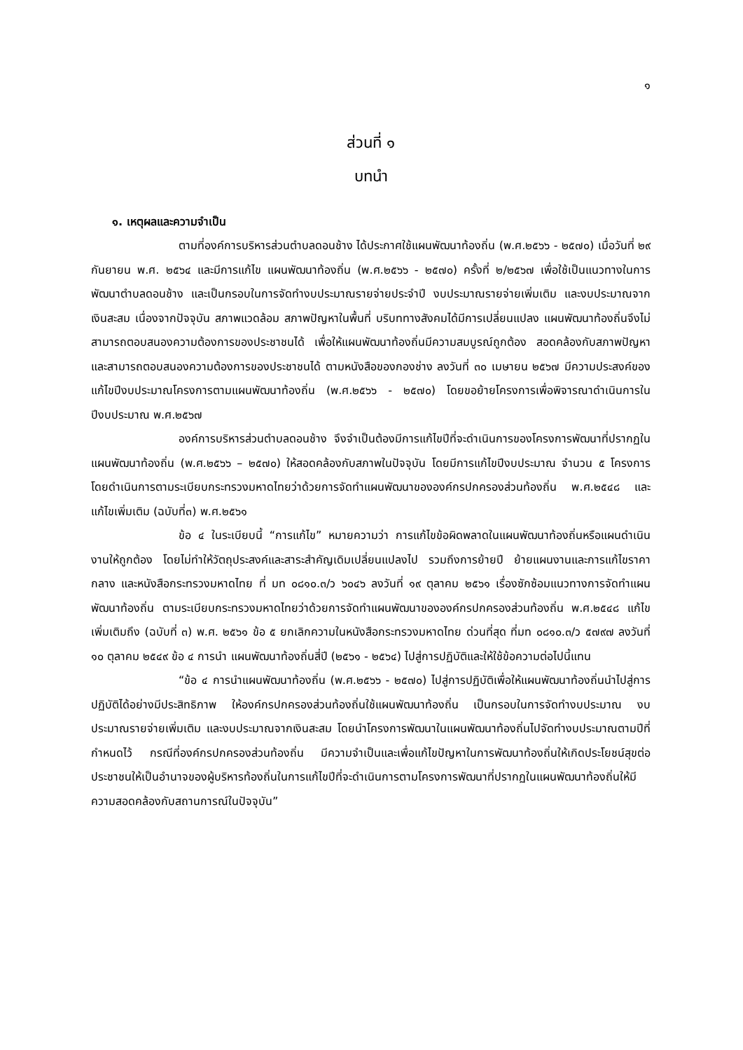๑
ส่วนที่ ๑
บทนำ
๑. เหตุผลและความจำเป็น
ตามที่องค์การบริหารส่วนตำบลดอนช้าง ได้ประกาศใช้แผนพัฒนาท้องถิ่น (พ.ศ.๒๕๖๖ - ๒๕๗๐) เมื่อวันที่ ๒๙ กันยายน พ.ศ. ๒๕๖๔ และมีการแก้ไข แผนพัฒนาท้องถิ่น (พ.ศ.๒๕๖๖ - ๒๕๗๐) ครั้งที่ ๒/๒๕๖๗ เพื่อใช้เป็นแนวทางในการพัฒนาตำบลดอนช้าง และเป็นกรอบในการจัดทำงบประมาณรายจ่ายประจำปี งบประมาณรายจ่ายเพิ่มเติม และงบประมาณจากเงินสะสม เนื่องจากปัจจุบัน สภาพแวดล้อม สภาพปัญหาในพื้นที่ บริบททางสังคมได้มีการเปลี่ยนแปลง แผนพัฒนาท้องถิ่นจึงไม่สามารถตอบสนองความต้องการของประชาชนได้ เพื่อให้แผนพัฒนาท้องถิ่นมีความสมบูรณ์ถูกต้อง สอดคล้องกับสภาพปัญหา และสามารถตอบสนองความต้องการของประชาชนได้ ตามหนังสือของกองช่าง ลงวันที่ ๓๐ เมษายน ๒๕๖๗ มีความประสงค์ของแก้ไขปีงบประมาณโครงการตามแผนพัฒนาท้องถิ่น (พ.ศ.๒๕๖๖ - ๒๕๗๐) โดยขอย้ายโครงการเพื่อพิจารณาดำเนินการในปีงบประมาณ พ.ศ.๒๕๖๗
องค์การบริหารส่วนตำบลดอนช้าง จึงจำเป็นต้องมีการแก้ไขปีที่จะดำเนินการของโครงการพัฒนาที่ปรากฏในแผนพัฒนาท้องถิ่น (พ.ศ.๒๕๖๖ – ๒๕๗๐) ให้สอดคล้องกับสภาพในปัจจุบัน โดยมีการแก้ไขปีงบประมาณ จำนวน ๕ โครงการ โดยดำเนินการตามระเบียบกระทรวงมหาดไทยว่าด้วยการจัดทำแผนพัฒนาขององค์กรปกครองส่วนท้องถิ่น พ.ศ.๒๕๔๘ และแก้ไขเพิ่มเติม (ฉบับที่๓) พ.ศ.๒๕๖๑
ข้อ ๔ ในระเบียบนี้ “การแก้ไข” หมายความว่า การแก้ไขข้อผิดพลาดในแผนพัฒนาท้องถิ่นหรือแผนดำเนินงานให้ถูกต้อง โดยไม่ทำให้วัตถุประสงค์และสาระสำคัญเดิมเปลี่ยนแปลงไป รวมถึงการย้ายปี ย้ายแผนงานและการแก้ไขราคากลาง และหนังสือกระทรวงมหาดไทย ที่ มท ๐๘๑๐.๓/ว ๖๐๔๖ ลงวันที่ ๑๙ ตุลาคม ๒๕๖๑ เรื่องซักซ้อมแนวทางการจัดทำแผนพัฒนาท้องถิ่น ตามระเบียบกระทรวงมหาดไทยว่าด้วยการจัดทำแผนพัฒนาขององค์กรปกครองส่วนท้องถิ่น พ.ศ.๒๕๔๘ แก้ไขเพิ่มเติมถึง (ฉบับที่ ๓) พ.ศ. ๒๕๖๑ ข้อ ๕ ยกเลิกความในหนังสือกระทรวงมหาดไทย ด่วนที่สุด ที่มท ๐๘๑๐.๓/ว ๕๗๙๗ ลงวันที่ ๑๐ ตุลาคม ๒๕๔๙ ข้อ ๔ การนำ แผนพัฒนาท้องถิ่นสี่ปี (๒๕๖๑ - ๒๕๖๔) ไปสู่การปฏิบัติและให้ใช้ข้อความต่อไปนี้แทน
“ข้อ ๔ การนำแผนพัฒนาท้องถิ่น (พ.ศ.๒๕๖๖ - ๒๕๗๐) ไปสู่การปฏิบัติเพื่อให้แผนพัฒนาท้องถิ่นนำไปสู่การปฏิบัติได้อย่างมีประสิทธิภาพ ให้องค์กรปกครองส่วนท้องถิ่นใช้แผนพัฒนาท้องถิ่น เป็นกรอบในการจัดทำงบประมาณ งบประมาณรายจ่ายเพิ่มเติม และงบประมาณจากเงินสะสม โดยนำโครงการพัฒนาในแผนพัฒนาท้องถิ่นไปจัดทำงบประมาณตามปีที่กำหนดไว้ กรณีที่องค์กรปกครองส่วนท้องถิ่น มีความจำเป็นและเพื่อแก้ไขปัญหาในการพัฒนาท้องถิ่นให้เกิดประโยชน์สุขต่อประชาชนให้เป็นอำนาจของผู้บริหารท้องถิ่นในการแก้ไขปีที่จะดำเนินการตามโครงการพัฒนาที่ปรากฏในแผนพัฒนาท้องถิ่นให้มีความสอดคล้องกับสถานการณ์ในปัจจุบัน”